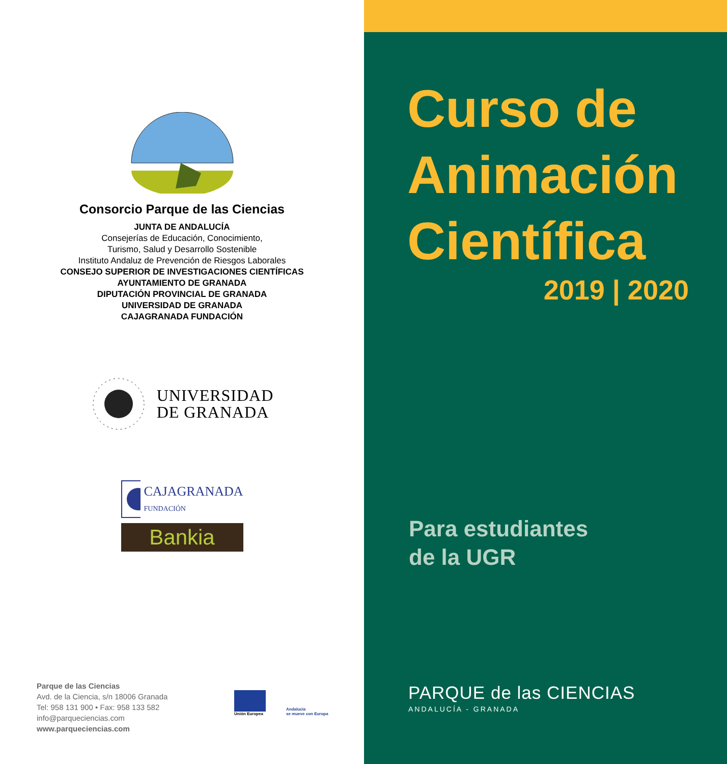Consorcio Parque de las Ciencias
JUNTA DE ANDALUCÍA
Consejerías de Educación, Conocimiento,
Turismo, Salud y Desarrollo Sostenible
Instituto Andaluz de Prevención de Riesgos Laborales
CONSEJO SUPERIOR DE INVESTIGACIONES CIENTÍFICAS
AYUNTAMIENTO DE GRANADA
DIPUTACIÓN PROVINCIAL DE GRANADA
UNIVERSIDAD DE GRANADA
CAJAGRANADA FUNDACIÓN
UNIVERSIDAD
DE GRANADA
CAJAGRANADA
FUNDACIÓN
Bankia
Parque de las Ciencias
Avd. de la Ciencia, s/n 18006 Granada
Tel: 958 131 900 • Fax: 958 133 582
info@parqueciencias.com
www.parqueciencias.com
Unión Europea
Andalucía
se mueve con Europa
Curso de
Animación
Científica
2019 | 2020
Para estudiantes
de la UGR
PARQUE de las CIENCIAS
ANDALUCÍA - GRANADA